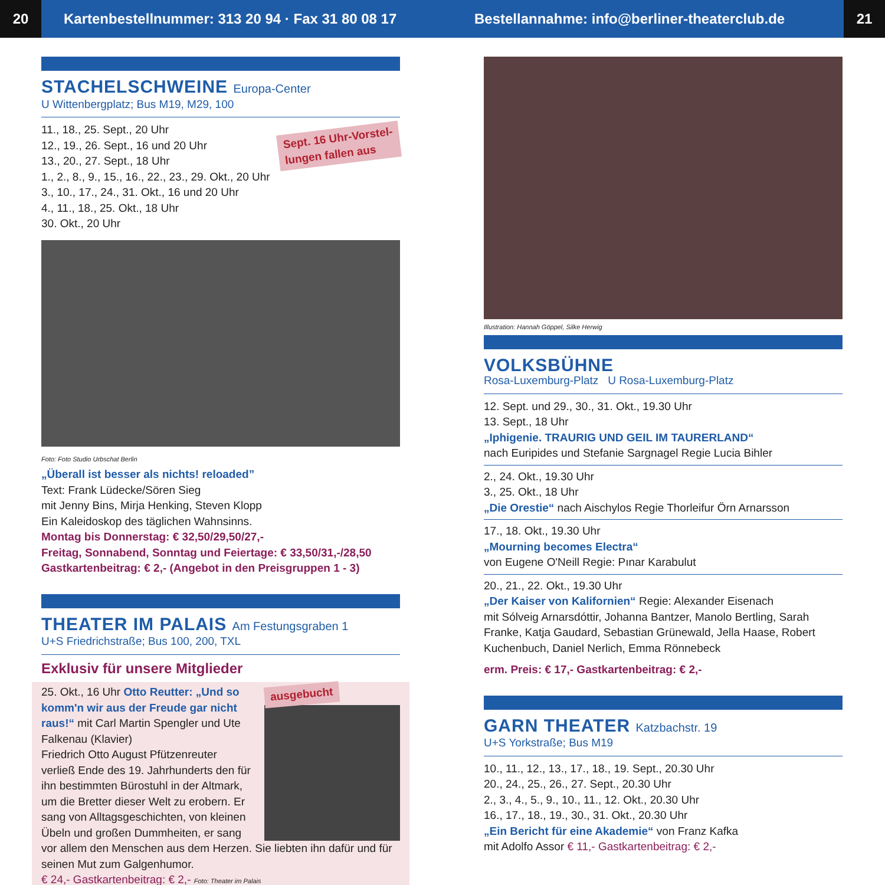20
Kartenbestellnummer: 313 20 94 · Fax 31 80 08 17
Bestellannahme: info@berliner-theaterclub.de
21
STACHELSCHWEINE Europa-Center
U Wittenbergplatz; Bus M19, M29, 100
Sept. 16 Uhr-Vorstel-
lungen fallen aus
11., 18., 25. Sept., 20 Uhr
12., 19., 26. Sept., 16 und 20 Uhr
13., 20., 27. Sept., 18 Uhr
1., 2., 8., 9., 15., 16., 22., 23., 29. Okt., 20 Uhr
3., 10., 17., 24., 31. Okt., 16 und 20 Uhr
4., 11., 18., 25. Okt., 18 Uhr
30. Okt., 20 Uhr
Foto: Foto Studio Urbschat Berlin
„Überall ist besser als nichts! reloaded”
Text: Frank Lüdecke/Sören Sieg
mit Jenny Bins, Mirja Henking, Steven Klopp
Ein Kaleidoskop des täglichen Wahnsinns.
Montag bis Donnerstag: € 32,50/29,50/27,-
Freitag, Sonnabend, Sonntag und Feiertage: € 33,50/31,-/28,50
Gastkartenbeitrag: € 2,- (Angebot in den Preisgruppen 1 - 3)
THEATER IM PALAIS Am Festungsgraben 1
U+S Friedrichstraße; Bus 100, 200, TXL
Exklusiv für unsere Mitglieder
ausgebucht
25. Okt., 16 Uhr Otto Reutter: „Und so komm'n wir aus der Freude gar nicht raus!“ mit Carl Martin Spengler und Ute Falkenau (Klavier)
Friedrich Otto August Pfützenreuter verließ Ende des 19. Jahrhunderts den für ihn bestimmten Bürostuhl in der Altmark, um die Bretter dieser Welt zu erobern. Er sang von Alltagsgeschichten, von kleinen Übeln und großen Dummheiten, er sang vor allem den Menschen aus dem Herzen. Sie liebten ihn dafür und für seinen Mut zum Galgenhumor.
€ 24,- Gastkartenbeitrag: € 2,- Foto: Theater im Palais
Illustration: Hannah Göppel, Silke Herwig
VOLKSBÜHNE
Rosa-Luxemburg-Platz U Rosa-Luxemburg-Platz
12. Sept. und 29., 30., 31. Okt., 19.30 Uhr
13. Sept., 18 Uhr
„Iphigenie. TRAURIG UND GEIL IM TAURERLAND“
nach Euripides und Stefanie Sargnagel Regie Lucia Bihler
2., 24. Okt., 19.30 Uhr
3., 25. Okt., 18 Uhr
„Die Orestie“ nach Aischylos Regie Thorleifur Örn Arnarsson
17., 18. Okt., 19.30 Uhr
„Mourning becomes Electra“
von Eugene O'Neill Regie: Pınar Karabulut
20., 21., 22. Okt., 19.30 Uhr
„Der Kaiser von Kalifornien“ Regie: Alexander Eisenach
mit Sólveig Arnarsdóttir, Johanna Bantzer, Manolo Bertling, Sarah Franke, Katja Gaudard, Sebastian Grünewald, Jella Haase, Robert Kuchenbuch, Daniel Nerlich, Emma Rönnebeck
erm. Preis: € 17,- Gastkartenbeitrag: € 2,-
GARN THEATER Katzbachstr. 19
U+S Yorkstraße; Bus M19
10., 11., 12., 13., 17., 18., 19. Sept., 20.30 Uhr
20., 24., 25., 26., 27. Sept., 20.30 Uhr
2., 3., 4., 5., 9., 10., 11., 12. Okt., 20.30 Uhr
16., 17., 18., 19., 30., 31. Okt., 20.30 Uhr
„Ein Bericht für eine Akademie“ von Franz Kafka
mit Adolfo Assor € 11,- Gastkartenbeitrag: € 2,-